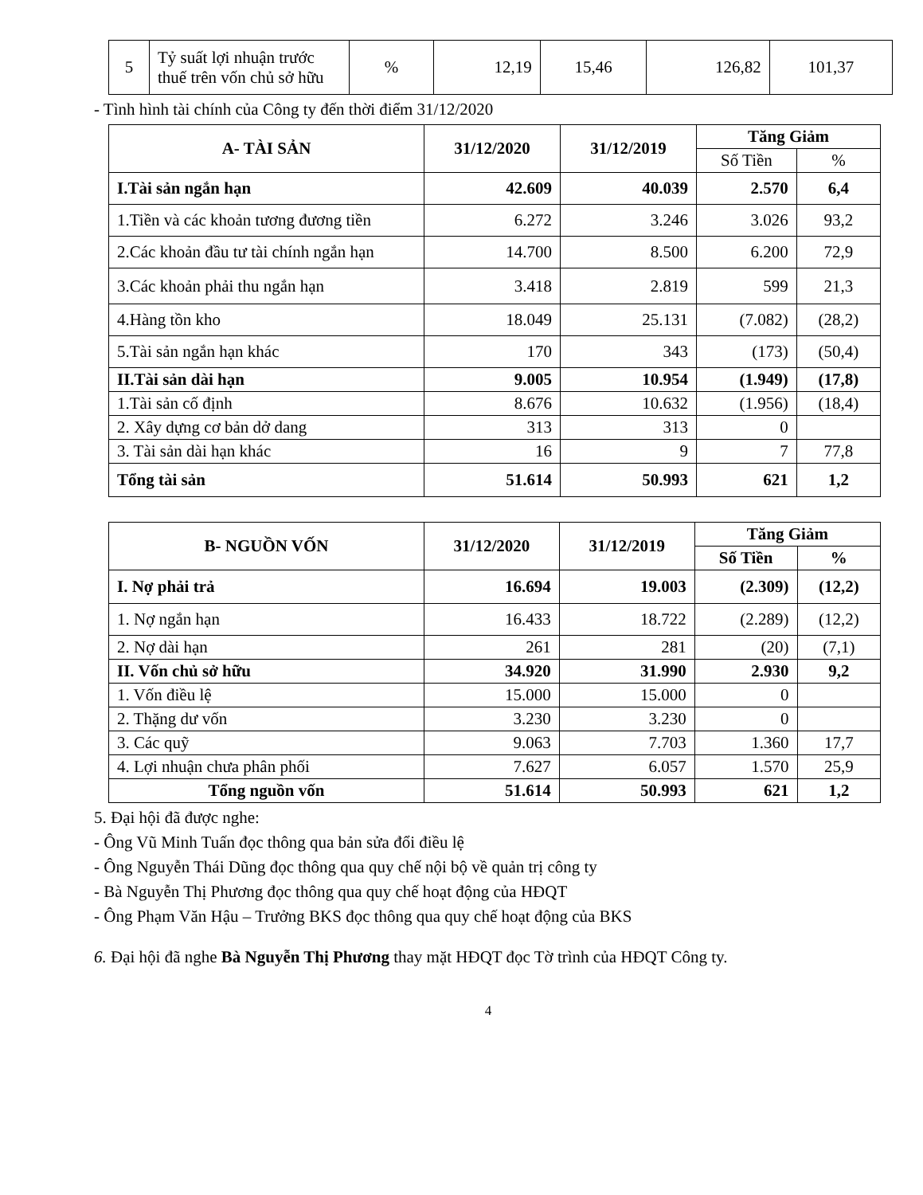| 5 | Tỷ suất lợi nhuận trước thuế trên vốn chủ sở hữu | % | 12,19 | 15,46 | 126,82 | 101,37 |
- Tình hình tài chính của Công ty đến thời điểm 31/12/2020
| A- TÀI SẢN | 31/12/2020 | 31/12/2019 | Tăng Giảm | |
| --- | --- | --- | --- | --- |
| | | | Số Tiền | % |
| I.Tài sản ngắn hạn | 42.609 | 40.039 | 2.570 | 6,4 |
| 1.Tiền và các khoản tương đương tiền | 6.272 | 3.246 | 3.026 | 93,2 |
| 2.Các khoản đầu tư tài chính ngắn hạn | 14.700 | 8.500 | 6.200 | 72,9 |
| 3.Các khoản phải thu ngắn hạn | 3.418 | 2.819 | 599 | 21,3 |
| 4.Hàng tồn kho | 18.049 | 25.131 | (7.082) | (28,2) |
| 5.Tài sản ngắn hạn khác | 170 | 343 | (173) | (50,4) |
| II.Tài sản dài hạn | 9.005 | 10.954 | (1.949) | (17,8) |
| 1.Tài sản cố định | 8.676 | 10.632 | (1.956) | (18,4) |
| 2. Xây dựng cơ bản dở dang | 313 | 313 | 0 | |
| 3. Tài sản dài hạn khác | 16 | 9 | 7 | 77,8 |
| Tổng tài sản | 51.614 | 50.993 | 621 | 1,2 |
| B- NGUỒN VỐN | 31/12/2020 | 31/12/2019 | Tăng Giảm | |
| --- | --- | --- | --- | --- |
| | | | Số Tiền | % |
| I. Nợ phải trả | 16.694 | 19.003 | (2.309) | (12,2) |
| 1. Nợ ngắn hạn | 16.433 | 18.722 | (2.289) | (12,2) |
| 2. Nợ dài hạn | 261 | 281 | (20) | (7,1) |
| II. Vốn chủ sở hữu | 34.920 | 31.990 | 2.930 | 9,2 |
| 1. Vốn điều lệ | 15.000 | 15.000 | 0 | |
| 2. Thặng dư vốn | 3.230 | 3.230 | 0 | |
| 3. Các quỹ | 9.063 | 7.703 | 1.360 | 17,7 |
| 4. Lợi nhuận chưa phân phối | 7.627 | 6.057 | 1.570 | 25,9 |
| Tổng nguồn vốn | 51.614 | 50.993 | 621 | 1,2 |
5. Đại hội đã được nghe:
- Ông Vũ Minh Tuấn đọc thông qua bản sửa đổi điều lệ
- Ông Nguyễn Thái Dũng đọc thông qua quy chế nội bộ về quản trị công ty
- Bà Nguyễn Thị Phương đọc thông qua quy chế hoạt động của HĐQT
- Ông Phạm Văn Hậu – Trưởng BKS đọc thông qua quy chế hoạt động của BKS
6. Đại hội đã nghe Bà Nguyễn Thị Phương thay mặt HĐQT đọc Tờ trình của HĐQT Công ty.
4